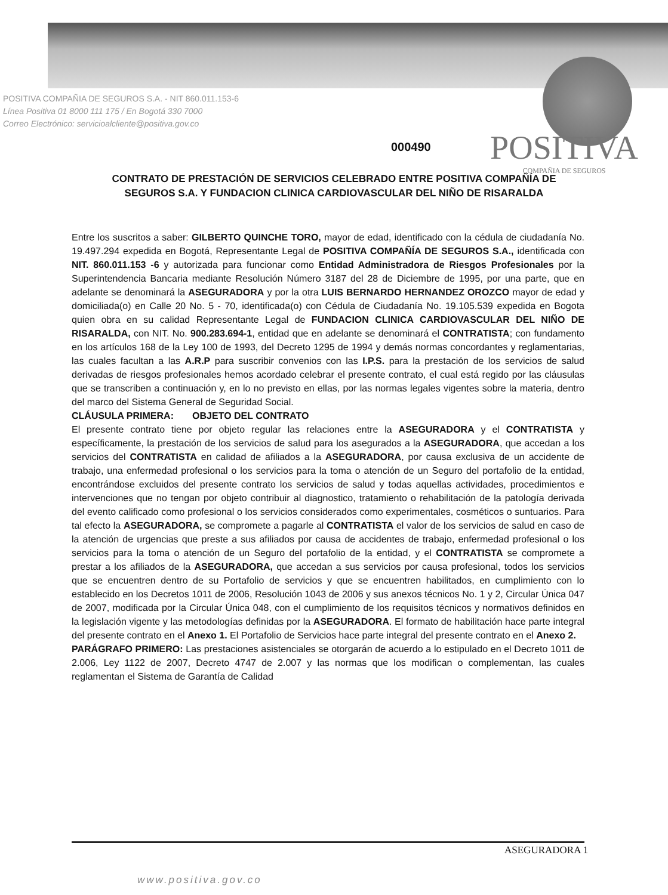POSITIVA COMPAÑIA DE SEGUROS S.A. - NIT 860.011.153-6
Línea Positiva 01 8000 111 175 / En Bogotá 330 7000
Correo Electrónico: servicioalcliente@positiva.gov.co
000490
POSITIVA
COMPAÑIA DE SEGUROS
CONTRATO DE PRESTACIÓN DE SERVICIOS CELEBRADO ENTRE POSITIVA COMPAÑÍA DE SEGUROS S.A. Y FUNDACION CLINICA CARDIOVASCULAR DEL NIÑO DE RISARALDA
Entre los suscritos a saber: GILBERTO QUINCHE TORO, mayor de edad, identificado con la cédula de ciudadanía No. 19.497.294 expedida en Bogotá, Representante Legal de POSITIVA COMPAÑÍA DE SEGUROS S.A., identificada con NIT. 860.011.153 -6 y autorizada para funcionar como Entidad Administradora de Riesgos Profesionales por la Superintendencia Bancaria mediante Resolución Número 3187 del 28 de Diciembre de 1995, por una parte, que en adelante se denominará la ASEGURADORA y por la otra LUIS BERNARDO HERNANDEZ OROZCO mayor de edad y domiciliada(o) en Calle 20 No. 5 - 70, identificada(o) con Cédula de Ciudadanía No. 19.105.539 expedida en Bogota quien obra en su calidad Representante Legal de FUNDACION CLINICA CARDIOVASCULAR DEL NIÑO DE RISARALDA, con NIT. No. 900.283.694-1, entidad que en adelante se denominará el CONTRATISTA; con fundamento en los artículos 168 de la Ley 100 de 1993, del Decreto 1295 de 1994 y demás normas concordantes y reglamentarias, las cuales facultan a las A.R.P para suscribir convenios con las I.P.S. para la prestación de los servicios de salud derivadas de riesgos profesionales hemos acordado celebrar el presente contrato, el cual está regido por las cláusulas que se transcriben a continuación y, en lo no previsto en ellas, por las normas legales vigentes sobre la materia, dentro del marco del Sistema General de Seguridad Social.
CLÁUSULA PRIMERA: OBJETO DEL CONTRATO
El presente contrato tiene por objeto regular las relaciones entre la ASEGURADORA y el CONTRATISTA y específicamente, la prestación de los servicios de salud para los asegurados a la ASEGURADORA, que accedan a los servicios del CONTRATISTA en calidad de afiliados a la ASEGURADORA, por causa exclusiva de un accidente de trabajo, una enfermedad profesional o los servicios para la toma o atención de un Seguro del portafolio de la entidad, encontrándose excluidos del presente contrato los servicios de salud y todas aquellas actividades, procedimientos e intervenciones que no tengan por objeto contribuir al diagnostico, tratamiento o rehabilitación de la patología derivada del evento calificado como profesional o los servicios considerados como experimentales, cosméticos o suntuarios. Para tal efecto la ASEGURADORA, se compromete a pagarle al CONTRATISTA el valor de los servicios de salud en caso de la atención de urgencias que preste a sus afiliados por causa de accidentes de trabajo, enfermedad profesional o los servicios para la toma o atención de un Seguro del portafolio de la entidad, y el CONTRATISTA se compromete a prestar a los afiliados de la ASEGURADORA, que accedan a sus servicios por causa profesional, todos los servicios que se encuentren dentro de su Portafolio de servicios y que se encuentren habilitados, en cumplimiento con lo establecido en los Decretos 1011 de 2006, Resolución 1043 de 2006 y sus anexos técnicos No. 1 y 2, Circular Única 047 de 2007, modificada por la Circular Única 048, con el cumplimiento de los requisitos técnicos y normativos definidos en la legislación vigente y las metodologías definidas por la ASEGURADORA. El formato de habilitación hace parte integral del presente contrato en el Anexo 1. El Portafolio de Servicios hace parte integral del presente contrato en el Anexo 2.
PARÁGRAFO PRIMERO: Las prestaciones asistenciales se otorgarán de acuerdo a lo estipulado en el Decreto 1011 de 2.006, Ley 1122 de 2007, Decreto 4747 de 2.007 y las normas que los modifican o complementan, las cuales reglamentan el Sistema de Garantía de Calidad
ASEGURADORA 1
www.positiva.gov.co